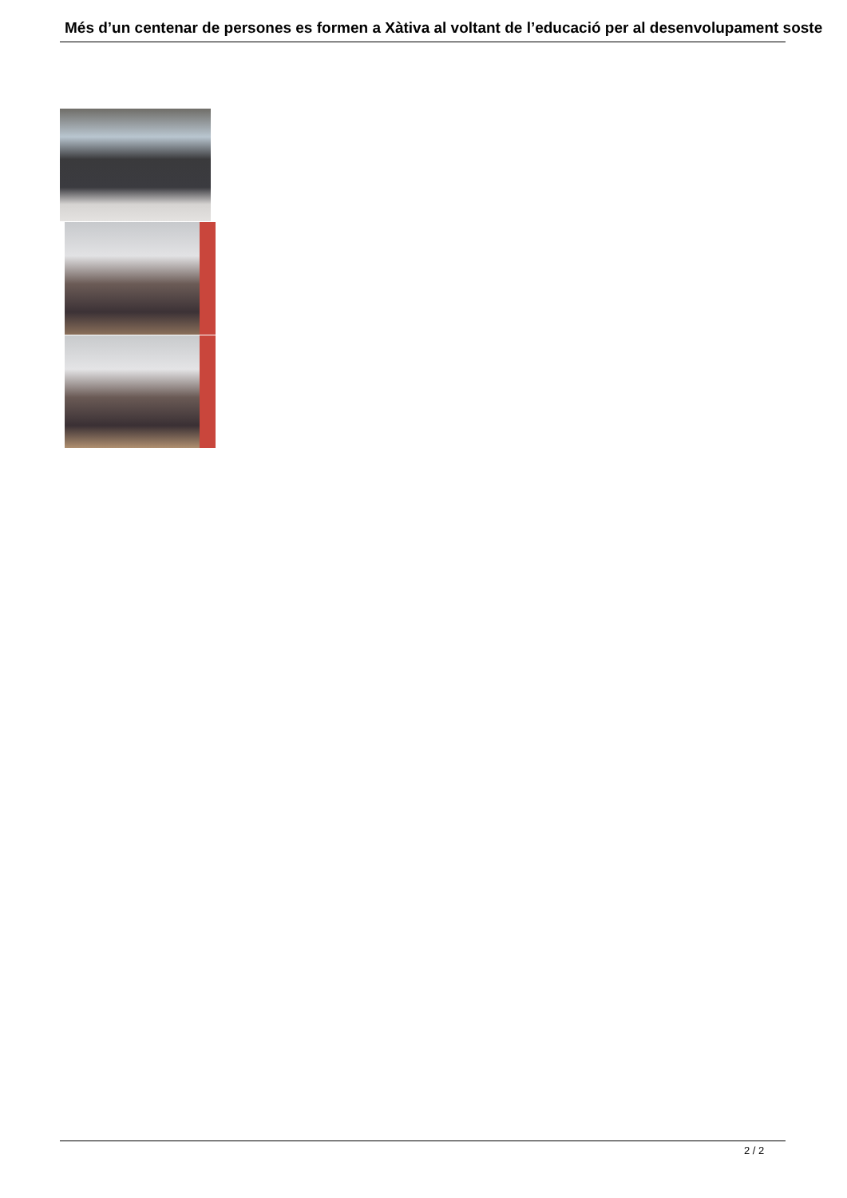Més d’un centenar de persones es formen a Xàtiva al voltant de l’educació per al desenvolupament soste
2 / 2